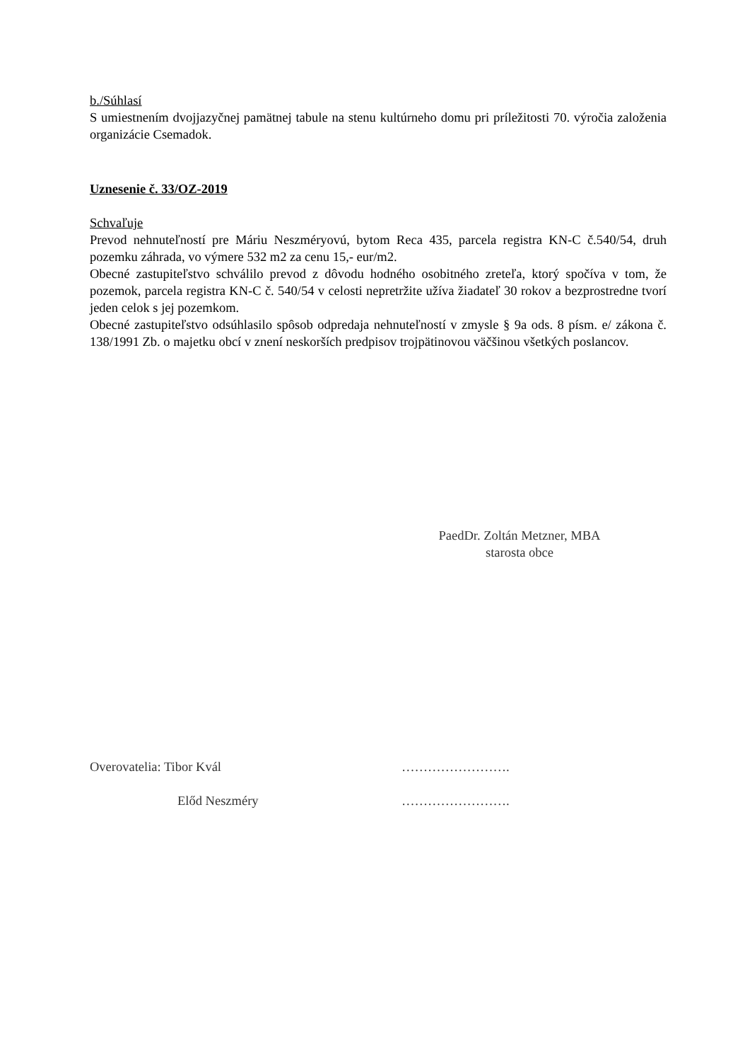b./Súhlasí
S umiestnením dvojjazyčnej pamätnej tabule na stenu kultúrneho domu pri príležitosti 70. výročia založenia organizácie Csemadok.
Uznesenie č. 33/OZ-2019
Schvaľuje
Prevod nehnuteľností pre Máriu Neszméryovú, bytom Reca 435, parcela registra KN-C č.540/54, druh pozemku záhrada, vo výmere 532 m2 za cenu 15,- eur/m2.
Obecné zastupiteľstvo schválilo prevod z dôvodu hodného osobitného zreteľa, ktorý spočíva v tom, že pozemok, parcela registra KN-C č. 540/54 v celosti nepretržite užíva žiadateľ 30 rokov a bezprostredne tvorí jeden celok s jej pozemkom.
Obecné zastupiteľstvo odsúhlasilo spôsob odpredaja nehnuteľností v zmysle § 9a ods. 8 písm. e/ zákona č. 138/1991 Zb. o majetku obcí v znení neskorších predpisov trojpätinovou väčšinou všetkých poslancov.
PaedDr. Zoltán Metzner, MBA
starosta obce
Overovatelia: Tibor Kvál …………………….
Előd Neszméry …………………….